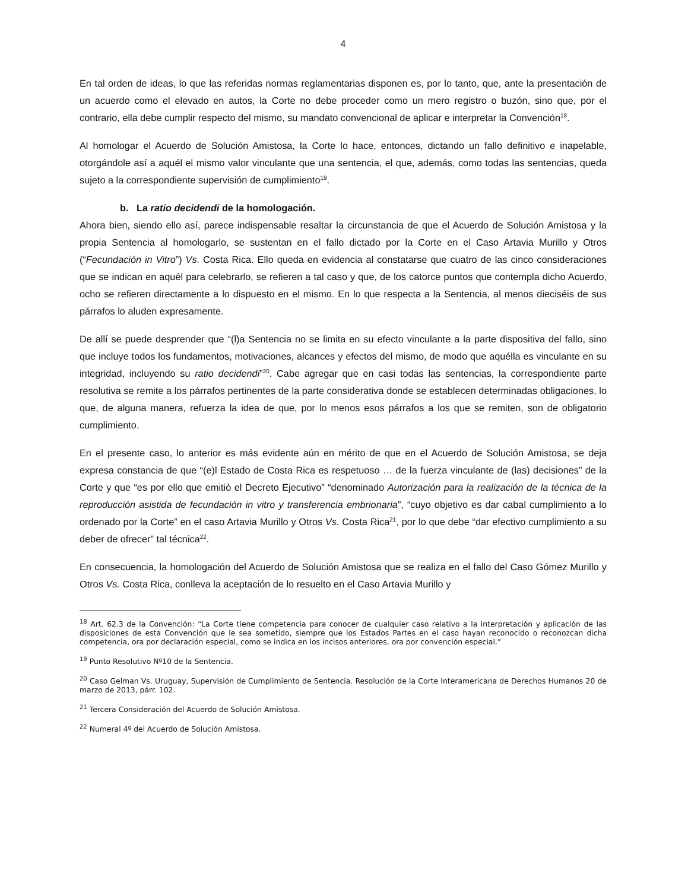4
En tal orden de ideas, lo que las referidas normas reglamentarias disponen es, por lo tanto, que, ante la presentación de un acuerdo como el elevado en autos, la Corte no debe proceder como un mero registro o buzón, sino que, por el contrario, ella debe cumplir respecto del mismo, su mandato convencional de aplicar e interpretar la Convención<sup>18</sup>.
Al homologar el Acuerdo de Solución Amistosa, la Corte lo hace, entonces, dictando un fallo definitivo e inapelable, otorgándole así a aquél el mismo valor vinculante que una sentencia, el que, además, como todas las sentencias, queda sujeto a la correspondiente supervisión de cumplimiento<sup>19</sup>.
b. La ratio decidendi de la homologación.
Ahora bien, siendo ello así, parece indispensable resaltar la circunstancia de que el Acuerdo de Solución Amistosa y la propia Sentencia al homologarlo, se sustentan en el fallo dictado por la Corte en el Caso Artavia Murillo y Otros (“Fecundación in Vitro”) Vs. Costa Rica. Ello queda en evidencia al constatarse que cuatro de las cinco consideraciones que se indican en aquél para celebrarlo, se refieren a tal caso y que, de los catorce puntos que contempla dicho Acuerdo, ocho se refieren directamente a lo dispuesto en el mismo. En lo que respecta a la Sentencia, al menos dieciséis de sus párrafos lo aluden expresamente.
De allí se puede desprender que “(l)a Sentencia no se limita en su efecto vinculante a la parte dispositiva del fallo, sino que incluye todos los fundamentos, motivaciones, alcances y efectos del mismo, de modo que aquélla es vinculante en su integridad, incluyendo su ratio decidendi”<sup>20</sup>. Cabe agregar que en casi todas las sentencias, la correspondiente parte resolutiva se remite a los párrafos pertinentes de la parte considerativa donde se establecen determinadas obligaciones, lo que, de alguna manera, refuerza la idea de que, por lo menos esos párrafos a los que se remiten, son de obligatorio cumplimiento.
En el presente caso, lo anterior es más evidente aún en mérito de que en el Acuerdo de Solución Amistosa, se deja expresa constancia de que “(e)l Estado de Costa Rica es respetuoso … de la fuerza vinculante de (las) decisiones” de la Corte y que “es por ello que emitió el Decreto Ejecutivo” “denominado Autorización para la realización de la técnica de la reproducción asistida de fecundación in vitro y transferencia embrionaria”, “cuyo objetivo es dar cabal cumplimiento a lo ordenado por la Corte” en el caso Artavia Murillo y Otros Vs. Costa Rica<sup>21</sup>, por lo que debe “dar efectivo cumplimiento a su deber de ofrecer” tal técnica<sup>22</sup>.
En consecuencia, la homologación del Acuerdo de Solución Amistosa que se realiza en el fallo del Caso Gómez Murillo y Otros Vs. Costa Rica, conlleva la aceptación de lo resuelto en el Caso Artavia Murillo y
<sup>18</sup> Art. 62.3 de la Convención: “La Corte tiene competencia para conocer de cualquier caso relativo a la interpretación y aplicación de las disposiciones de esta Convención que le sea sometido, siempre que los Estados Partes en el caso hayan reconocido o reconozcan dicha competencia, ora por declaración especial, como se indica en los incisos anteriores, ora por convención especial.”
<sup>19</sup> Punto Resolutivo Nº10 de la Sentencia.
<sup>20</sup> Caso Gelman Vs. Uruguay, Supervisión de Cumplimiento de Sentencia. Resolución de la Corte Interamericana de Derechos Humanos 20 de marzo de 2013, párr. 102.
<sup>21</sup> Tercera Consideración del Acuerdo de Solución Amistosa.
<sup>22</sup> Numeral 4º del Acuerdo de Solución Amistosa.